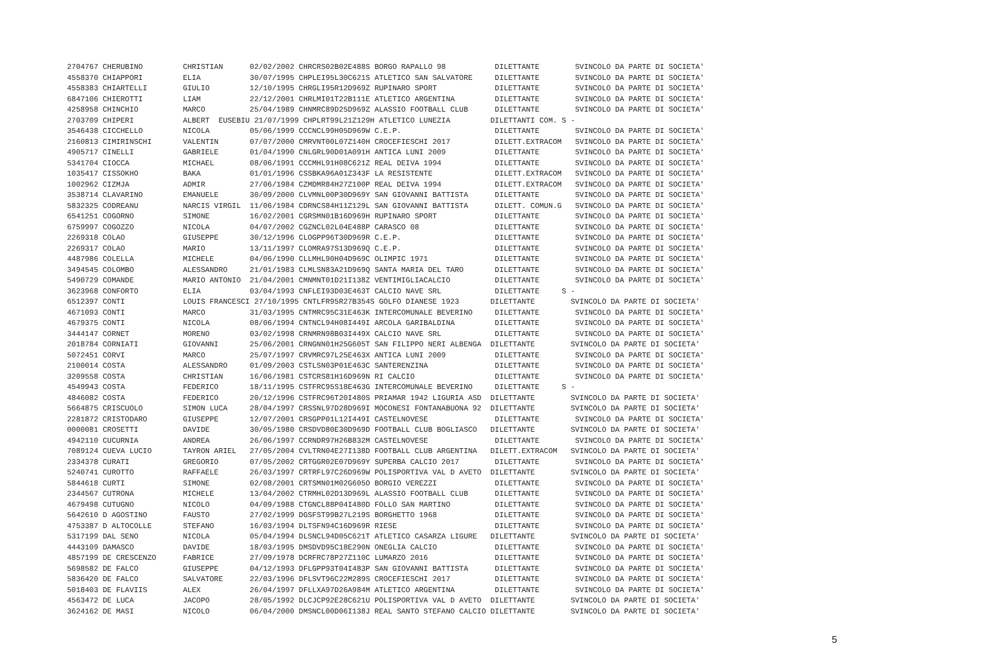2704767 CHERUBINO         CHRISTIAN      02/02/2002 CHRCRS02B02E488S BORGO RAPALLO 98           DILETTANTE        SVINCOLO DA PARTE DI SOCIETA'
4558370 CHIAPPORI         ELIA           30/07/1995 CHPLEI95L30C621S ATLETICO SAN SALVATORE     DILETTANTE        SVINCOLO DA PARTE DI SOCIETA'
4558383 CHIARTELLI        GIULIO         12/10/1995 CHRGLI95R12D969Z RUPINARO SPORT             DILETTANTE        SVINCOLO DA PARTE DI SOCIETA'
6847106 CHIEROTTI         LIAM           22/12/2001 CHRLMI01T22B111E ATLETICO ARGENTINA         DILETTANTE        SVINCOLO DA PARTE DI SOCIETA'
4258958 CHINCHIO          MARCO          25/04/1989 CHNMRC89D25D969Z ALASSIO FOOTBALL CLUB      DILETTANTE        SVINCOLO DA PARTE DI SOCIETA'
2703709 CHIPERI           ALBERT  EUSEBIU 21/07/1999 CHPLRT99L21Z129H ATLETICO LUNEZIA         DILETTANTI COM. S -
3546438 CICCHELLO         NICOLA         05/06/1999 CCCNCL99H05D969W C.E.P.                     DILETTANTE        SVINCOLO DA PARTE DI SOCIETA'
2160813 CIMIRINSCHI       VALENTIN       07/07/2000 CMRVNT00L07Z140H CROCEFIESCHI 2017          DILETT.EXTRACOM   SVINCOLO DA PARTE DI SOCIETA'
4905717 CINELLI           GABRIELE       01/04/1990 CNLGRL90D01A091H ANTICA LUNI 2009           DILETTANTE        SVINCOLO DA PARTE DI SOCIETA'
5341704 CIOCCA            MICHAEL        08/06/1991 CCCMHL91H08C621Z REAL DEIVA 1994            DILETTANTE        SVINCOLO DA PARTE DI SOCIETA'
1035417 CISSOKHO          BAKA           01/01/1996 CSSBKA96A01Z343F LA RESISTENTE              DILETT.EXTRACOM   SVINCOLO DA PARTE DI SOCIETA'
1002962 CIZMJA            ADMIR          27/06/1984 CZMDMR84H27Z100P REAL DEIVA 1994            DILETT.EXTRACOM   SVINCOLO DA PARTE DI SOCIETA'
3538714 CLAVARINO         EMANUELE       30/09/2000 CLVMNL00P30D969Y SAN GIOVANNI BATTISTA      DILETTANTE        SVINCOLO DA PARTE DI SOCIETA'
5832325 CODREANU          NARCIS VIRGIL  11/06/1984 CDRNCS84H11Z129L SAN GIOVANNI BATTISTA      DILETT. COMUN.G   SVINCOLO DA PARTE DI SOCIETA'
6541251 COGORNO           SIMONE         16/02/2001 CGRSMN01B16D969H RUPINARO SPORT             DILETTANTE        SVINCOLO DA PARTE DI SOCIETA'
6759997 COGOZZO           NICOLA         04/07/2002 CGZNCL02L04E488P CARASCO 08                 DILETTANTE        SVINCOLO DA PARTE DI SOCIETA'
2269318 COLAO             GIUSEPPE       30/12/1996 CLOGPP96T30D969R C.E.P.                     DILETTANTE        SVINCOLO DA PARTE DI SOCIETA'
2269317 COLAO             MARIO          13/11/1997 CLOMRA97S13D969Q C.E.P.                     DILETTANTE        SVINCOLO DA PARTE DI SOCIETA'
4487986 COLELLA           MICHELE        04/06/1990 CLLMHL90H04D969C OLIMPIC 1971               DILETTANTE        SVINCOLO DA PARTE DI SOCIETA'
3494545 COLOMBO           ALESSANDRO     21/01/1983 CLMLSN83A21D969Q SANTA MARIA DEL TARO       DILETTANTE        SVINCOLO DA PARTE DI SOCIETA'
5490729 COMANDE           MARIO ANTONIO  21/04/2001 CMNMNT01D21I138Z VENTIMIGLIACALCIO          DILETTANTE        SVINCOLO DA PARTE DI SOCIETA'
3623968 CONFORTO          ELIA           03/04/1993 CNFLEI93D03E463T CALCIO NAVE SRL            DILETTANTE     S -
6512397 CONTI             LOUIS FRANCESCI 27/10/1995 CNTLFR95R27B354S GOLFO DIANESE 1923       DILETTANTE        SVINCOLO DA PARTE DI SOCIETA'
4671093 CONTI             MARCO          31/03/1995 CNTMRC95C31E463K INTERCOMUNALE BEVERINO     DILETTANTE        SVINCOLO DA PARTE DI SOCIETA'
4679375 CONTI             NICOLA         08/06/1994 CNTNCL94H08I449I ARCOLA GARIBALDINA         DILETTANTE        SVINCOLO DA PARTE DI SOCIETA'
3444147 CORNET            MORENO         03/02/1998 CRNMRN98B03I449X CALCIO NAVE SRL            DILETTANTE        SVINCOLO DA PARTE DI SOCIETA'
2018784 CORNIATI          GIOVANNI       25/06/2001 CRNGNN01H25G605T SAN FILIPPO NERI ALBENGA  DILETTANTE        SVINCOLO DA PARTE DI SOCIETA'
5072451 CORVI             MARCO          25/07/1997 CRVMRC97L25E463X ANTICA LUNI 2009           DILETTANTE        SVINCOLO DA PARTE DI SOCIETA'
2100014 COSTA             ALESSANDRO     01/09/2003 CSTLSN03P01E463C SANTERENZINA               DILETTANTE        SVINCOLO DA PARTE DI SOCIETA'
3209558 COSTA             CHRISTIAN      16/06/1981 CSTCRS81H16D969N RI CALCIO                  DILETTANTE        SVINCOLO DA PARTE DI SOCIETA'
4549943 COSTA             FEDERICO       18/11/1995 CSTFRC95S18E463G INTERCOMUNALE BEVERINO     DILETTANTE     S -
4846082 COSTA             FEDERICO       20/12/1996 CSTFRC96T20I480S PRIAMAR 1942 LIGURIA ASD  DILETTANTE        SVINCOLO DA PARTE DI SOCIETA'
5664875 CRISCUOLO         SIMON LUCA     28/04/1997 CRSSNL97D28D969I MOCONESI FONTANABUONA 92  DILETTANTE        SVINCOLO DA PARTE DI SOCIETA'
2281872 CRISTODARO        GIUSEPPE       12/07/2001 CRSGPP01L12I449I CASTELNOVESE               DILETTANTE        SVINCOLO DA PARTE DI SOCIETA'
0000081 CROSETTI          DAVIDE         30/05/1980 CRSDVD80E30D969D FOOTBALL CLUB BOGLIASCO   DILETTANTE        SVINCOLO DA PARTE DI SOCIETA'
4942110 CUCURNIA          ANDREA         26/06/1997 CCRNDR97H26B832M CASTELNOVESE               DILETTANTE        SVINCOLO DA PARTE DI SOCIETA'
7089124 CUEVA LUCIO       TAYRON ARIEL   27/05/2004 CVLTRN04E27I138D FOOTBALL CLUB ARGENTINA   DILETT.EXTRACOM   SVINCOLO DA PARTE DI SOCIETA'
2334378 CURATI            GREGORIO       07/05/2002 CRTGGR02E07D969Y SUPERBA CALCIO 2017        DILETTANTE        SVINCOLO DA PARTE DI SOCIETA'
5240741 CUROTTO           RAFFAELE       26/03/1997 CRTRFL97C26D969W POLISPORTIVA VAL D AVETO  DILETTANTE        SVINCOLO DA PARTE DI SOCIETA'
5844618 CURTI             SIMONE         02/08/2001 CRTSMN01M02G605O BORGIO VEREZZI             DILETTANTE        SVINCOLO DA PARTE DI SOCIETA'
2344567 CUTRONA           MICHELE        13/04/2002 CTRMHL02D13D969L ALASSIO FOOTBALL CLUB      DILETTANTE        SVINCOLO DA PARTE DI SOCIETA'
4679498 CUTUGNO           NICOLO         04/09/1988 CTGNCL88P04I480D FOLLO SAN MARTINO          DILETTANTE        SVINCOLO DA PARTE DI SOCIETA'
5642610 D AGOSTINO        FAUSTO         27/02/1999 DGSFST99B27L219S BORGHETTO 1968             DILETTANTE        SVINCOLO DA PARTE DI SOCIETA'
4753387 D ALTOCOLLE       STEFANO        16/03/1994 DLTSFN94C16D969R RIESE                      DILETTANTE        SVINCOLO DA PARTE DI SOCIETA'
5317199 DAL SENO          NICOLA         05/04/1994 DLSNCL94D05C621T ATLETICO CASARZA LIGURE   DILETTANTE        SVINCOLO DA PARTE DI SOCIETA'
4443109 DAMASCO           DAVIDE         18/03/1995 DMSDVD95C18E290N ONEGLIA CALCIO             DILETTANTE        SVINCOLO DA PARTE DI SOCIETA'
4857199 DE CRESCENZO      FABRICE        27/09/1978 DCRFRC78P27Z110C LUMARZO 2016               DILETTANTE        SVINCOLO DA PARTE DI SOCIETA'
5698582 DE FALCO          GIUSEPPE       04/12/1993 DFLGPP93T04I483P SAN GIOVANNI BATTISTA      DILETTANTE        SVINCOLO DA PARTE DI SOCIETA'
5836420 DE FALCO          SALVATORE      22/03/1996 DFLSVT96C22M289S CROCEFIESCHI 2017          DILETTANTE        SVINCOLO DA PARTE DI SOCIETA'
5018403 DE FLAVIIS        ALEX           26/04/1997 DFLLXA97D26A984M ATLETICO ARGENTINA         DILETTANTE        SVINCOLO DA PARTE DI SOCIETA'
4563472 DE LUCA           JACOPO         28/05/1992 DLCJCP92E28C621U POLISPORTIVA VAL D AVETO  DILETTANTE        SVINCOLO DA PARTE DI SOCIETA'
3624162 DE MASI           NICOLO         06/04/2000 DMSNCL00D06I138J REAL SANTO STEFANO CALCIO DILETTANTE        SVINCOLO DA PARTE DI SOCIETA'
5